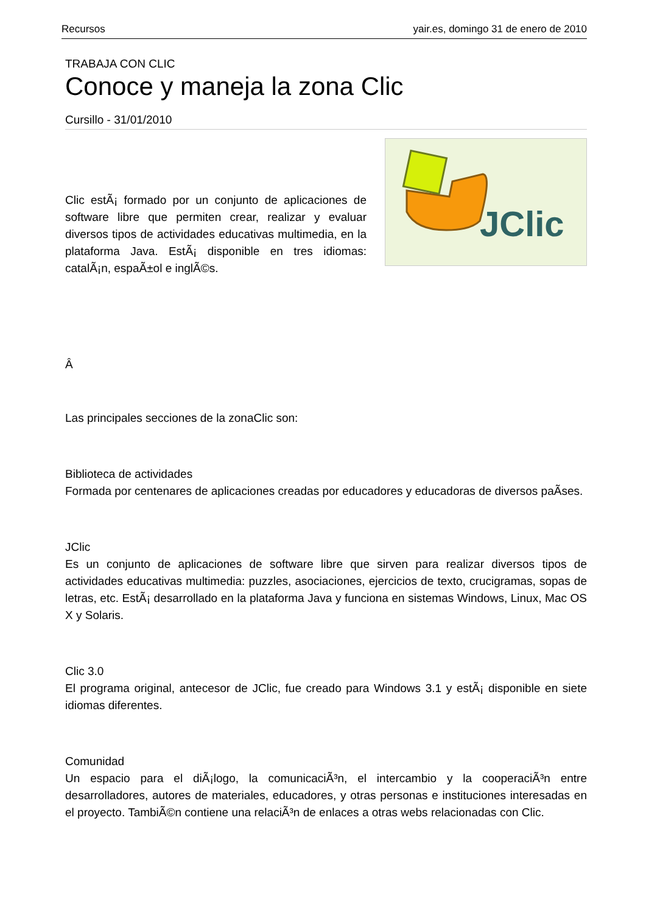Recursos yair.es, domingo 31 de enero de 2010
TRABAJA CON CLIC
Conoce y maneja la zona Clic
Cursillo - 31/01/2010
Clic estÃ¡ formado por un conjunto de aplicaciones de software libre que permiten crear, realizar y evaluar diversos tipos de actividades educativas multimedia, en la plataforma Java. EstÃ¡ disponible en tres idiomas: catalÃ¡n, espaÃ±ol e inglÃ©s.
JClic
Â
Las principales secciones de la zonaClic son:
Biblioteca de actividades
Formada por centenares de aplicaciones creadas por educadores y educadoras de diversos paÃ­ses.
JClic
Es un conjunto de aplicaciones de software libre que sirven para realizar diversos tipos de actividades educativas multimedia: puzzles, asociaciones, ejercicios de texto, crucigramas, sopas de letras, etc. EstÃ¡ desarrollado en la plataforma Java y funciona en sistemas Windows, Linux, Mac OS X y Solaris.
Clic 3.0
El programa original, antecesor de JClic, fue creado para Windows 3.1 y estÃ¡ disponible en siete idiomas diferentes.
Comunidad
Un espacio para el diÃ¡logo, la comunicaciÃ³n, el intercambio y la cooperaciÃ³n entre desarrolladores, autores de materiales, educadores, y otras personas e instituciones interesadas en el proyecto. TambiÃ©n contiene una relaciÃ³n de enlaces a otras webs relacionadas con Clic.